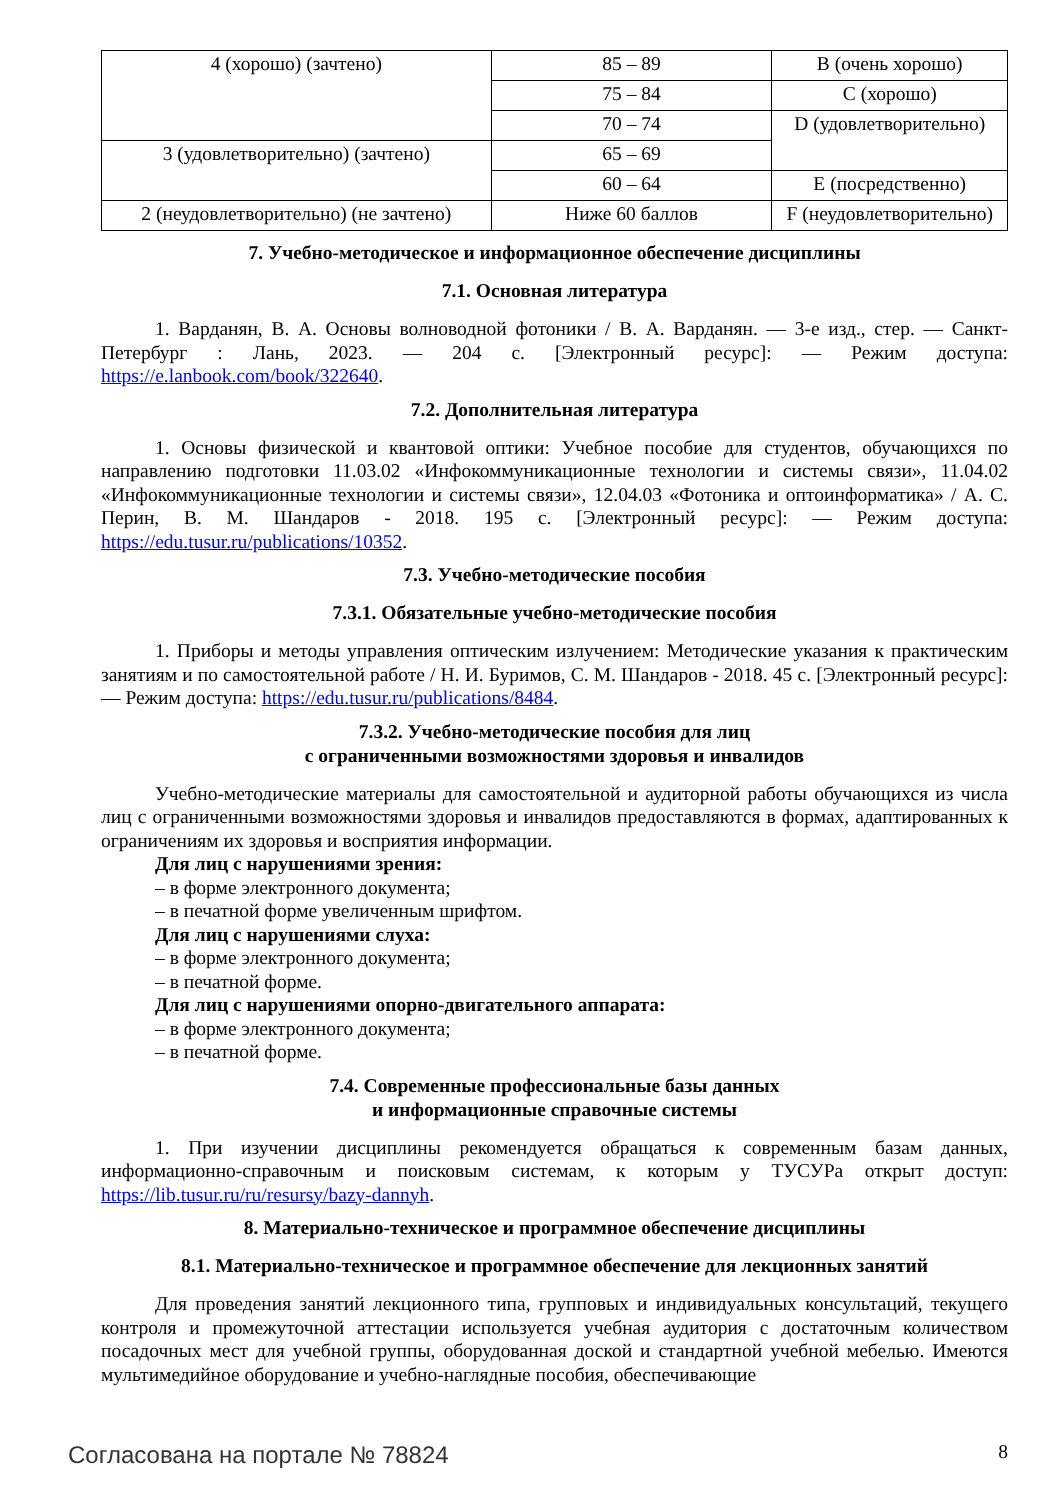| 4 (хорошо) (зачтено) | 85 – 89 | B (очень хорошо) |
| | 75 – 84 | C (хорошо) |
| | 70 – 74 | D (удовлетворительно) |
| 3 (удовлетворительно) (зачтено) | 65 – 69 | |
| | 60 – 64 | E (посредственно) |
| 2 (неудовлетворительно) (не зачтено) | Ниже 60 баллов | F (неудовлетворительно) |
7. Учебно-методическое и информационное обеспечение дисциплины
7.1. Основная литература
1. Варданян, В. А. Основы волноводной фотоники / В. А. Варданян. — 3-е изд., стер. — Санкт-Петербург : Лань, 2023. — 204 с. [Электронный ресурс]: — Режим доступа: https://e.lanbook.com/book/322640.
7.2. Дополнительная литература
1. Основы физической и квантовой оптики: Учебное пособие для студентов, обучающихся по направлению подготовки 11.03.02 «Инфокоммуникационные технологии и системы связи», 11.04.02 «Инфокоммуникационные технологии и системы связи», 12.04.03 «Фотоника и оптоинформатика» / А. С. Перин, В. М. Шандаров - 2018. 195 с. [Электронный ресурс]: — Режим доступа: https://edu.tusur.ru/publications/10352.
7.3. Учебно-методические пособия
7.3.1. Обязательные учебно-методические пособия
1. Приборы и методы управления оптическим излучением: Методические указания к практическим занятиям и по самостоятельной работе / Н. И. Буримов, С. М. Шандаров - 2018. 45 с. [Электронный ресурс]: — Режим доступа: https://edu.tusur.ru/publications/8484.
7.3.2. Учебно-методические пособия для лиц
с ограниченными возможностями здоровья и инвалидов
Учебно-методические материалы для самостоятельной и аудиторной работы обучающихся из числа лиц с ограниченными возможностями здоровья и инвалидов предоставляются в формах, адаптированных к ограничениям их здоровья и восприятия информации.
Для лиц с нарушениями зрения:
– в форме электронного документа;
– в печатной форме увеличенным шрифтом.
Для лиц с нарушениями слуха:
– в форме электронного документа;
– в печатной форме.
Для лиц с нарушениями опорно-двигательного аппарата:
– в форме электронного документа;
– в печатной форме.
7.4. Современные профессиональные базы данных
и информационные справочные системы
1. При изучении дисциплины рекомендуется обращаться к современным базам данных, информационно-справочным и поисковым системам, к которым у ТУСУРа открыт доступ: https://lib.tusur.ru/ru/resursy/bazy-dannyh.
8. Материально-техническое и программное обеспечение дисциплины
8.1. Материально-техническое и программное обеспечение для лекционных занятий
Для проведения занятий лекционного типа, групповых и индивидуальных консультаций, текущего контроля и промежуточной аттестации используется учебная аудитория с достаточным количеством посадочных мест для учебной группы, оборудованная доской и стандартной учебной мебелью. Имеются мультимедийное оборудование и учебно-наглядные пособия, обеспечивающие
Согласована на портале № 78824 8